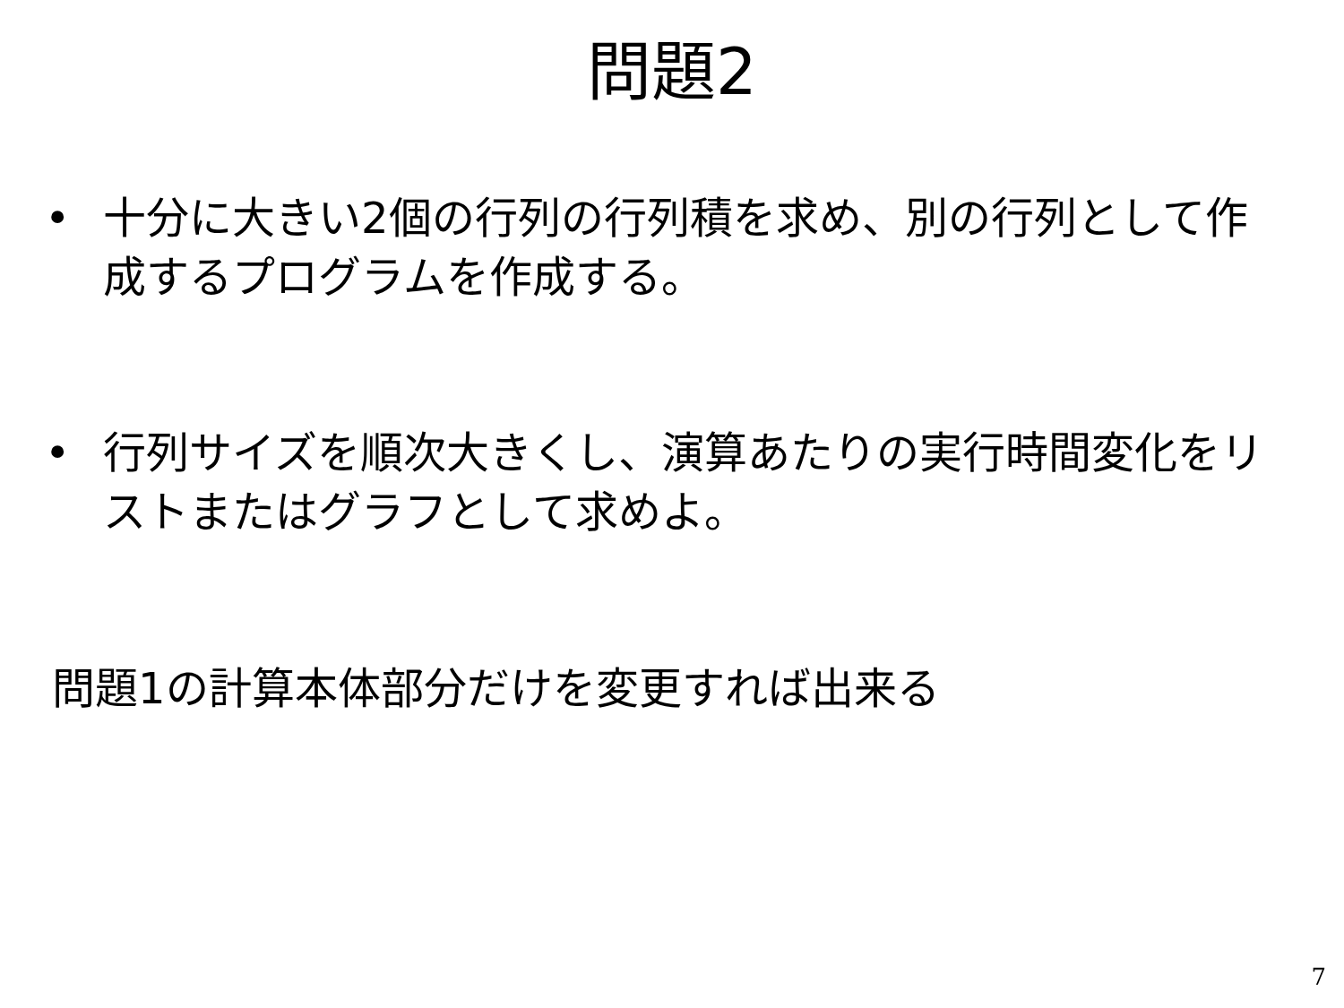問題2
• 十分に大きい2個の行列の行列積を求め、別の行列として作成するプログラムを作成する。
• 行列サイズを順次大きくし、演算あたりの実行時間変化をリストまたはグラフとして求めよ。
問題1の計算本体部分だけを変更すれば出来る
7